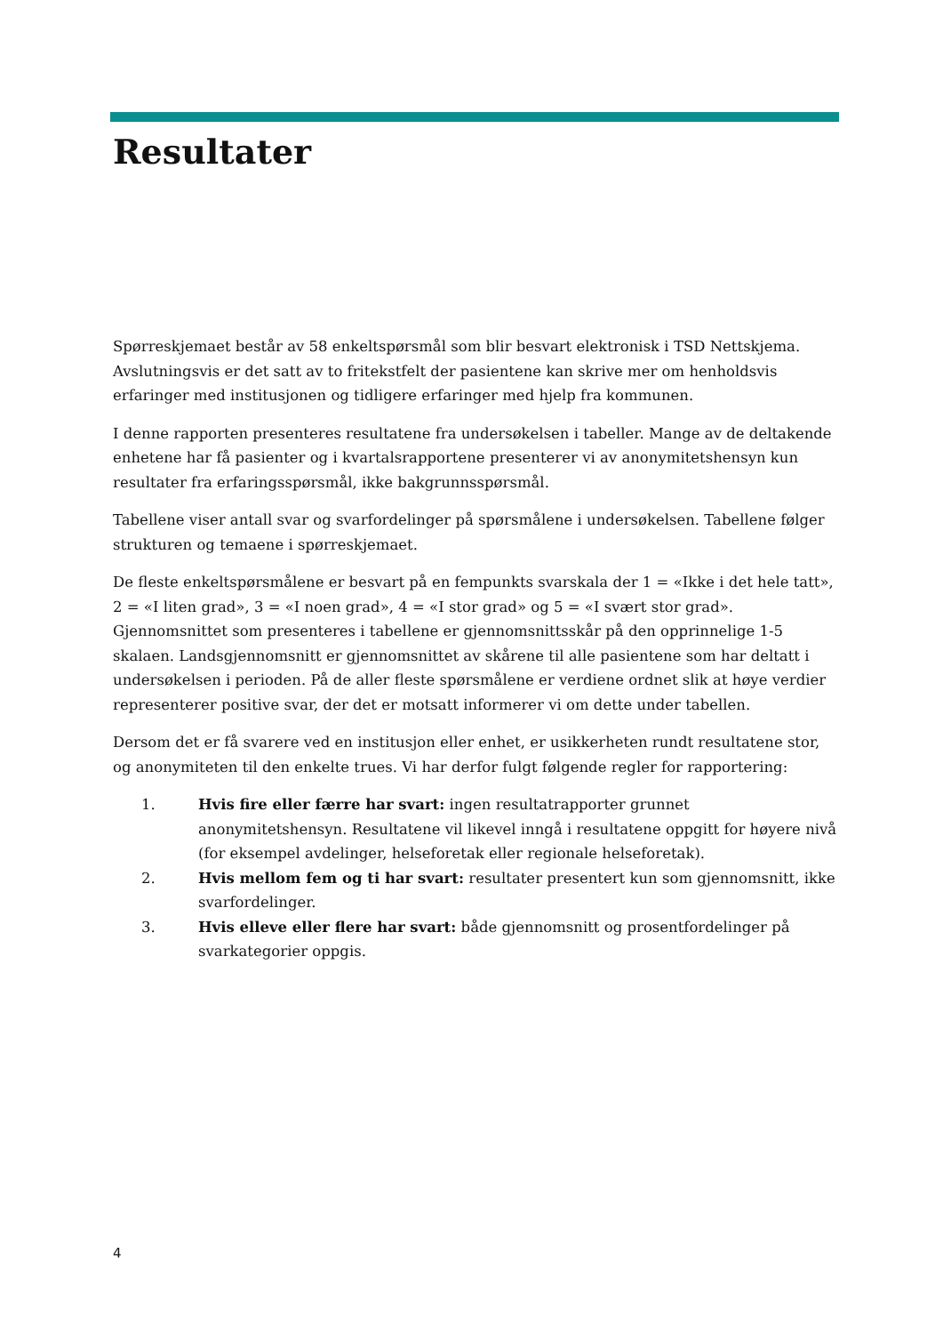Resultater
Spørreskjemaet består av 58 enkeltspørsmål som blir besvart elektronisk i TSD Nettskjema. Avslutningsvis er det satt av to fritekstfelt der pasientene kan skrive mer om henholdsvis erfaringer med institusjonen og tidligere erfaringer med hjelp fra kommunen.
I denne rapporten presenteres resultatene fra undersøkelsen i tabeller. Mange av de deltakende enhetene har få pasienter og i kvartalsrapportene presenterer vi av anonymitetshensyn kun resultater fra erfaringsspørsmål, ikke bakgrunnsspørsmål.
Tabellene viser antall svar og svarfordelinger på spørsmålene i undersøkelsen. Tabellene følger strukturen og temaene i spørreskjemaet.
De fleste enkeltspørsmålene er besvart på en fempunkts svarskala der 1 = «Ikke i det hele tatt», 2 = «I liten grad», 3 = «I noen grad», 4 = «I stor grad» og 5 = «I svært stor grad». Gjennomsnittet som presenteres i tabellene er gjennomsnittsskår på den opprinnelige 1-5 skalaen. Landsgjennomsnitt er gjennomsnittet av skårene til alle pasientene som har deltatt i undersøkelsen i perioden. På de aller fleste spørsmålene er verdiene ordnet slik at høye verdier representerer positive svar, der det er motsatt informerer vi om dette under tabellen.
Dersom det er få svarere ved en institusjon eller enhet, er usikkerheten rundt resultatene stor, og anonymiteten til den enkelte trues. Vi har derfor fulgt følgende regler for rapportering:
1. Hvis fire eller færre har svart: ingen resultatrapporter grunnet anonymitetshensyn. Resultatene vil likevel inngå i resultatene oppgitt for høyere nivå (for eksempel avdelinger, helseforetak eller regionale helseforetak).
2. Hvis mellom fem og ti har svart: resultater presentert kun som gjennomsnitt, ikke svarfordelinger.
3. Hvis elleve eller flere har svart: både gjennomsnitt og prosentfordelinger på svarkategorier oppgis.
4